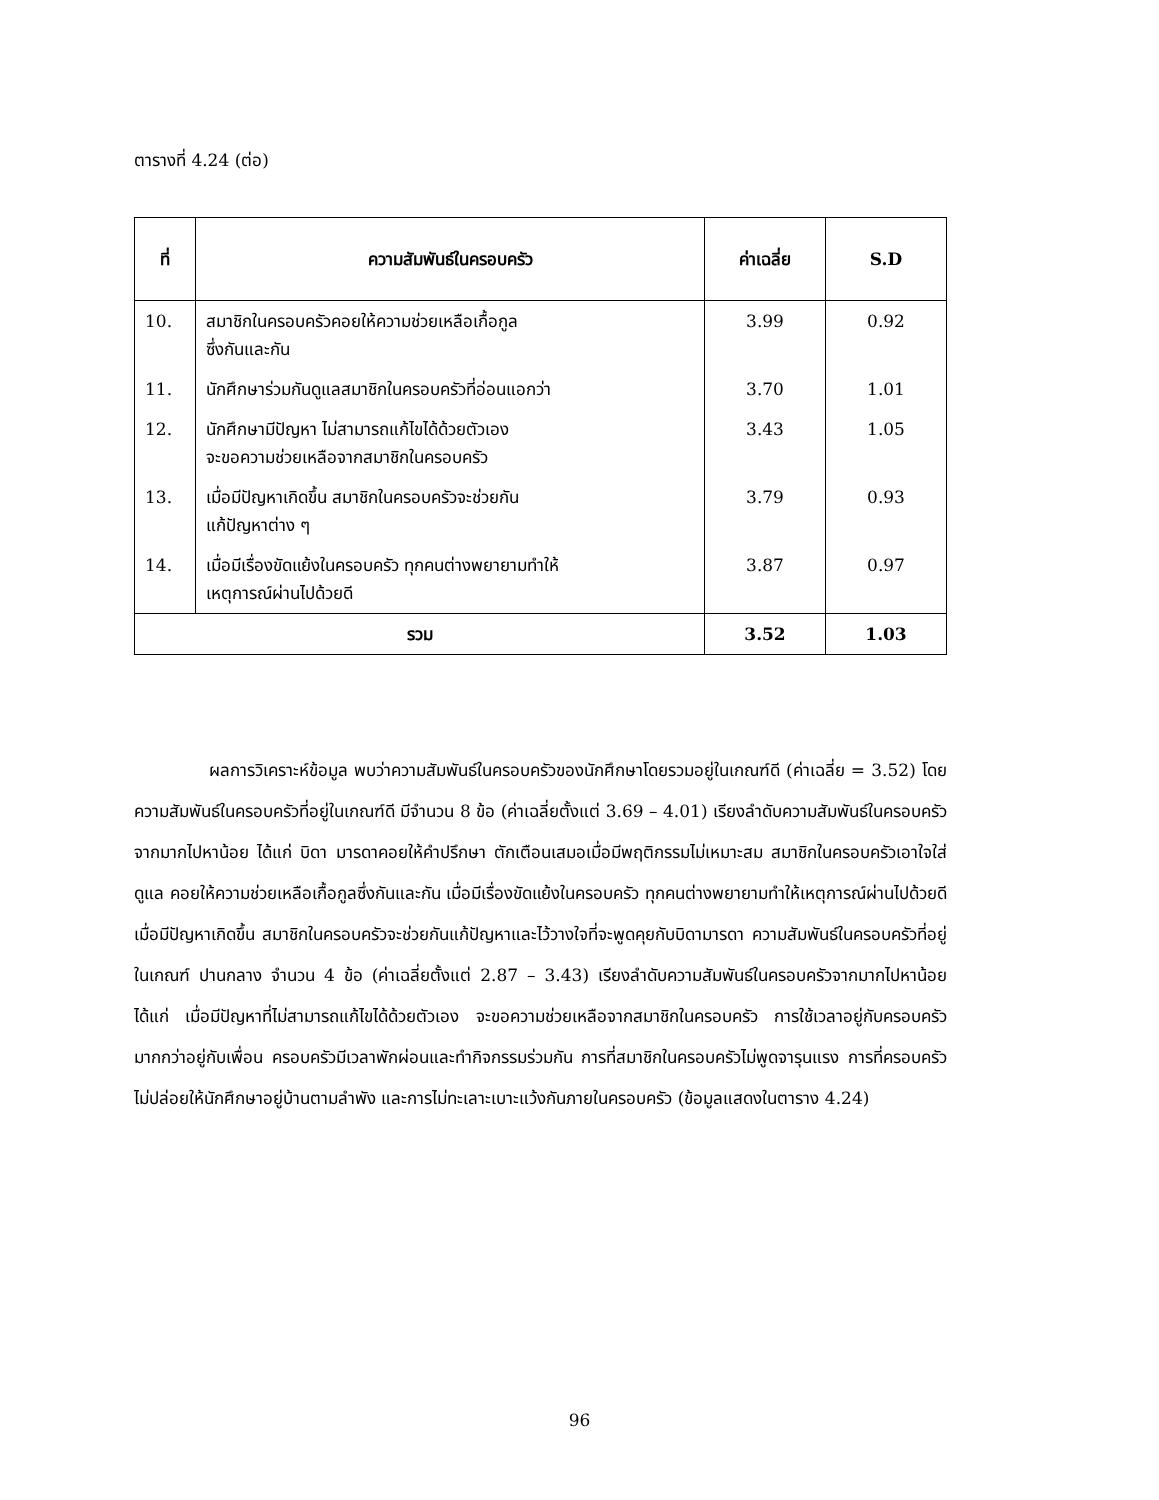ตารางที่ 4.24 (ต่อ)
| ที่ | ความสัมพันธ์ในครอบครัว | ค่าเฉลี่ย | S.D |
| --- | --- | --- | --- |
| 10. | สมาชิกในครอบครัวคอยให้ความช่วยเหลือเกื้อกูล ซึ่งกันและกัน | 3.99 | 0.92 |
| 11. | นักศึกษาร่วมกันดูแลสมาชิกในครอบครัวที่อ่อนแอกว่า | 3.70 | 1.01 |
| 12. | นักศึกษามีปัญหา ไม่สามารถแก้ไขได้ด้วยตัวเอง จะขอความช่วยเหลือจากสมาชิกในครอบครัว | 3.43 | 1.05 |
| 13. | เมื่อมีปัญหาเกิดขึ้น สมาชิกในครอบครัวจะช่วยกัน แก้ปัญหาต่าง ๆ | 3.79 | 0.93 |
| 14. | เมื่อมีเรื่องขัดแย้งในครอบครัว ทุกคนต่างพยายามทำให้ เหตุการณ์ผ่านไปด้วยดี | 3.87 | 0.97 |
| รวม | | 3.52 | 1.03 |
ผลการวิเคราะห์ข้อมูล พบว่าความสัมพันธ์ในครอบครัวของนักศึกษาโดยรวมอยู่ในเกณฑ์ดี (ค่าเฉลี่ย = 3.52) โดยความสัมพันธ์ในครอบครัวที่อยู่ในเกณฑ์ดี มีจำนวน 8 ข้อ (ค่าเฉลี่ยตั้งแต่ 3.69 – 4.01) เรียงลำดับความสัมพันธ์ในครอบครัวจากมากไปหาน้อย ได้แก่ บิดา มารดาคอยให้คำปรึกษา ตักเตือนเสมอเมื่อมีพฤติกรรมไม่เหมาะสม สมาชิกในครอบครัวเอาใจใส่ดูแล คอยให้ความช่วยเหลือเกื้อกูลซึ่งกันและกัน เมื่อมีเรื่องขัดแย้งในครอบครัว ทุกคนต่างพยายามทำให้เหตุการณ์ผ่านไปด้วยดี เมื่อมีปัญหาเกิดขึ้น สมาชิกในครอบครัวจะช่วยกันแก้ปัญหาและไว้วางใจที่จะพูดคุยกับบิดามารดา ความสัมพันธ์ในครอบครัวที่อยู่ในเกณฑ์ ปานกลาง จำนวน 4 ข้อ (ค่าเฉลี่ยตั้งแต่ 2.87 – 3.43) เรียงลำดับความสัมพันธ์ในครอบครัวจากมากไปหาน้อย ได้แก่ เมื่อมีปัญหาที่ไม่สามารถแก้ไขได้ด้วยตัวเอง จะขอความช่วยเหลือจากสมาชิกในครอบครัว การใช้เวลาอยู่กับครอบครัวมากกว่าอยู่กับเพื่อน ครอบครัวมีเวลาพักผ่อนและทำกิจกรรมร่วมกัน การที่สมาชิกในครอบครัวไม่พูดจารุนแรง การที่ครอบครัวไม่ปล่อยให้นักศึกษาอยู่บ้านตามลำพัง และการไม่ทะเลาะเบาะแว้งกันภายในครอบครัว (ข้อมูลแสดงในตาราง 4.24)
96